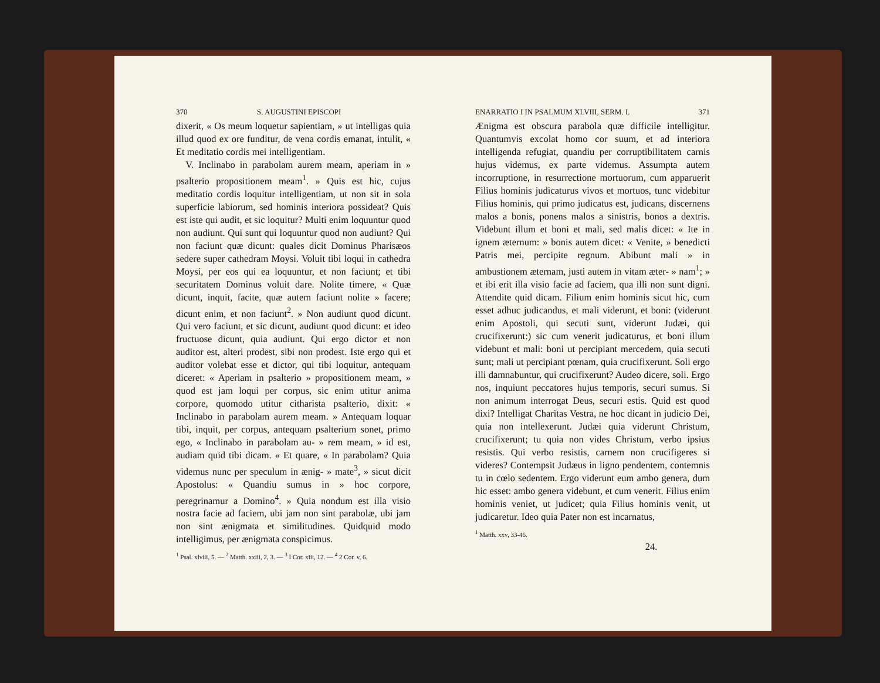370 S. AUGUSTINI EPISCOPI
dixerit, « Os meum loquetur sapientiam, » ut intelligas quia illud quod ex ore funditur, de vena cordis emanat, intulit, « Et meditatio cordis mei intelligentiam.
V. Inclinabo in parabolam aurem meam, aperiam in » psalterio propositionem meam<sup>1</sup>. » Quis est hic, cujus meditatio cordis loquitur intelligentiam, ut non sit in sola superficie labiorum, sed hominis interiora possideat? Quis est iste qui audit, et sic loquitur? Multi enim loquuntur quod non audiunt. Qui sunt qui loquuntur quod non audiunt? Qui non faciunt quæ dicunt: quales dicit Dominus Pharisæos sedere super cathedram Moysi. Voluit tibi loqui in cathedra Moysi, per eos qui ea loquuntur, et non faciunt; et tibi securitatem Dominus voluit dare. Nolite timere, « Quæ dicunt, inquit, facite, quæ autem faciunt nolite » facere; dicunt enim, et non faciunt<sup>2</sup>. » Non audiunt quod dicunt. Qui vero faciunt, et sic dicunt, audiunt quod dicunt: et ideo fructuose dicunt, quia audiunt. Qui ergo dictor et non auditor est, alteri prodest, sibi non prodest. Iste ergo qui et auditor volebat esse et dictor, qui tibi loquitur, antequam diceret: « Aperiam in psalterio » propositionem meam, » quod est jam loqui per corpus, sic enim utitur anima corpore, quomodo utitur citharista psalterio, dixit: « Inclinabo in parabolam aurem meam. » Antequam loquar tibi, inquit, per corpus, antequam psalterium sonet, primo ego, « Inclinabo in parabolam au- » rem meam, » id est, audiam quid tibi dicam. « Et quare, « In parabolam? Quia videmus nunc per speculum in ænig- » mate<sup>3</sup>, » sicut dicit Apostolus: « Quandiu sumus in » hoc corpore, peregrinamur a Domino<sup>4</sup>. » Quia nondum est illa visio nostra facie ad faciem, ubi jam non sint parabolæ, ubi jam non sint ænigmata et similitudines. Quidquid modo intelligimus, per ænigmata conspicimus.
<sup>1</sup> Psal. xlviii, 5. — <sup>2</sup> Matth. xxiii, 2, 3. — <sup>3</sup> I Cor. xiii, 12. — <sup>4</sup> 2 Cor. v, 6.
ENARRATIO I IN PSALMUM XLVIII, SERM. I. 371
Ænigma est obscura parabola quæ difficile intelligitur. Quantumvis excolat homo cor suum, et ad interiora intelligenda refugiat, quandiu per corruptibilitatem carnis hujus videmus, ex parte videmus. Assumpta autem incorruptione, in resurrectione mortuorum, cum apparuerit Filius hominis judicaturus vivos et mortuos, tunc videbitur Filius hominis, qui primo judicatus est, judicans, discernens malos a bonis, ponens malos a sinistris, bonos a dextris. Videbunt illum et boni et mali, sed malis dicet: « Ite in ignem æternum: » bonis autem dicet: « Venite, » benedicti Patris mei, percipite regnum. Abibunt mali » in ambustionem æternam, justi autem in vitam æter- » nam<sup>1</sup>; » et ibi erit illa visio facie ad faciem, qua illi non sunt digni. Attendite quid dicam. Filium enim hominis sicut hic, cum esset adhuc judicandus, et mali viderunt, et boni: (viderunt enim Apostoli, qui secuti sunt, viderunt Judæi, qui crucifixerunt:) sic cum venerit judicaturus, et boni illum videbunt et mali: boni ut percipiant mercedem, quia secuti sunt; mali ut percipiant pœnam, quia crucifixerunt. Soli ergo illi damnabuntur, qui crucifixerunt? Audeo dicere, soli. Ergo nos, inquiunt peccatores hujus temporis, securi sumus. Si non animum interrogat Deus, securi estis. Quid est quod dixi? Intelligat Charitas Vestra, ne hoc dicant in judicio Dei, quia non intellexerunt. Judæi quia viderunt Christum, crucifixerunt; tu quia non vides Christum, verbo ipsius resistis. Qui verbo resistis, carnem non crucifigeres si videres? Contempsit Judæus in ligno pendentem, contemnis tu in cœlo sedentem. Ergo viderunt eum ambo genera, dum hic esset: ambo genera videbunt, et cum venerit. Filius enim hominis veniet, ut judicet; quia Filius hominis venit, ut judicaretur. Ideo quia Pater non est incarnatus,
<sup>1</sup> Matth. xxv, 33-46.
24.